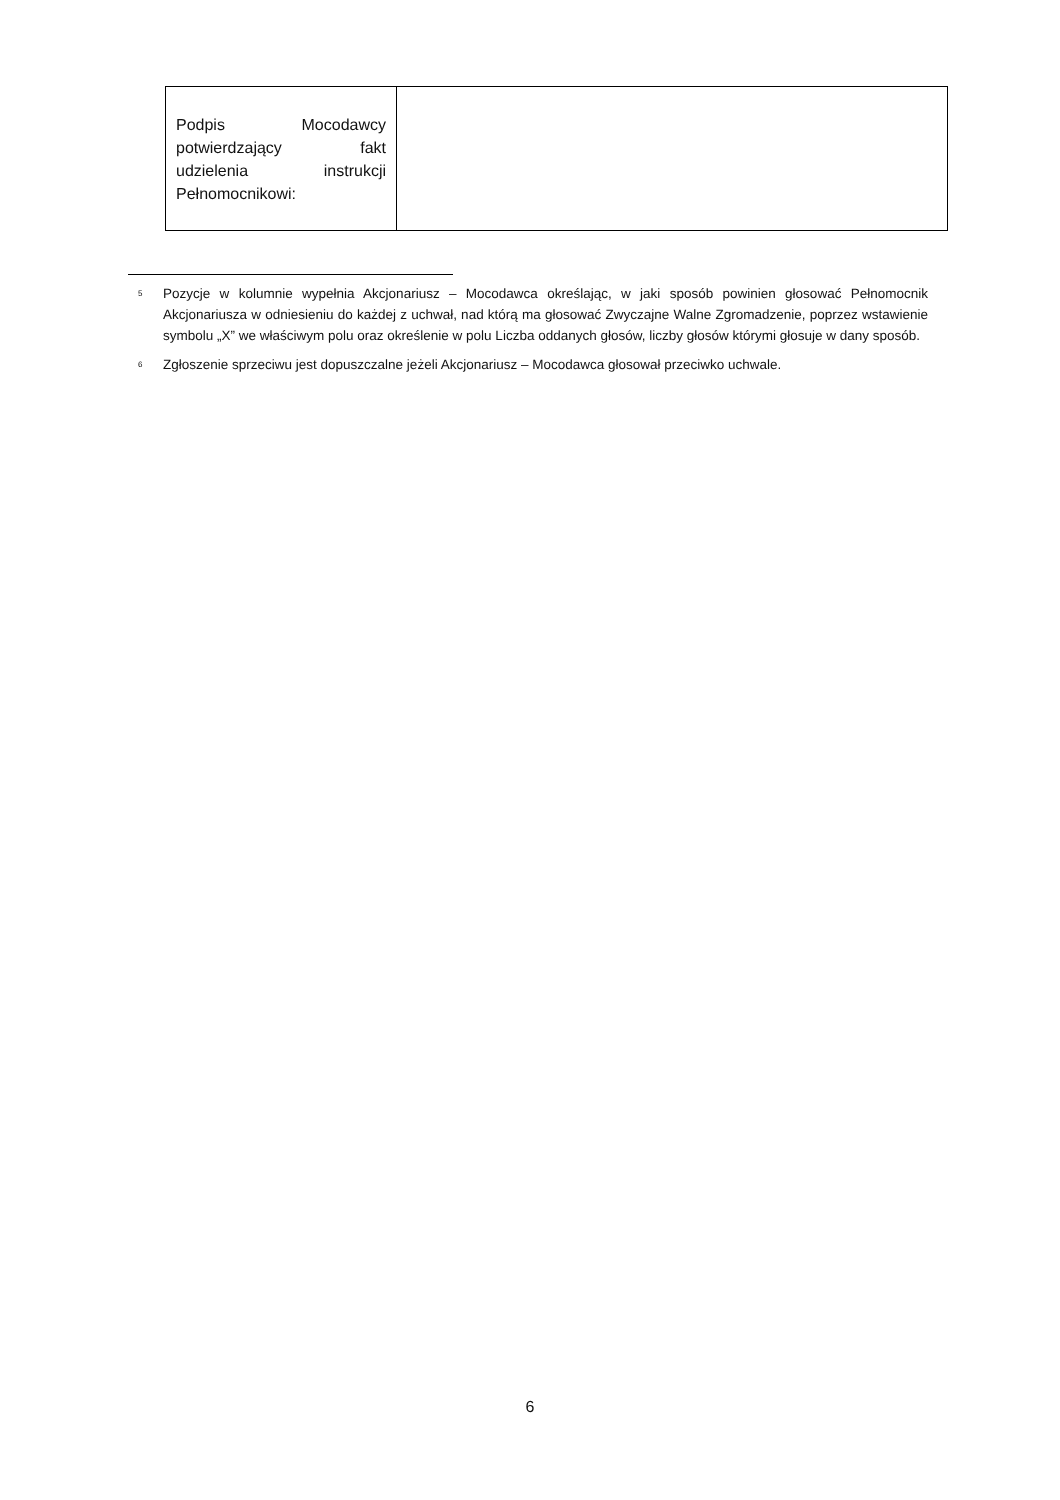| Podpis Mocodawcy potwierdzający fakt udzielenia instrukcji Pełnomocnikowi: | |
<sup>5</sup> Pozycje w kolumnie wypełnia Akcjonariusz – Mocodawca określając, w jaki sposób powinien głosować Pełnomocnik Akcjonariusza w odniesieniu do każdej z uchwał, nad którą ma głosować Zwyczajne Walne Zgromadzenie, poprzez wstawienie symbolu „X” we właściwym polu oraz określenie w polu Liczba oddanych głosów, liczby głosów którymi głosuje w dany sposób.
<sup>6</sup> Zgłoszenie sprzeciwu jest dopuszczalne jeżeli Akcjonariusz – Mocodawca głosował przeciwko uchwale.
6